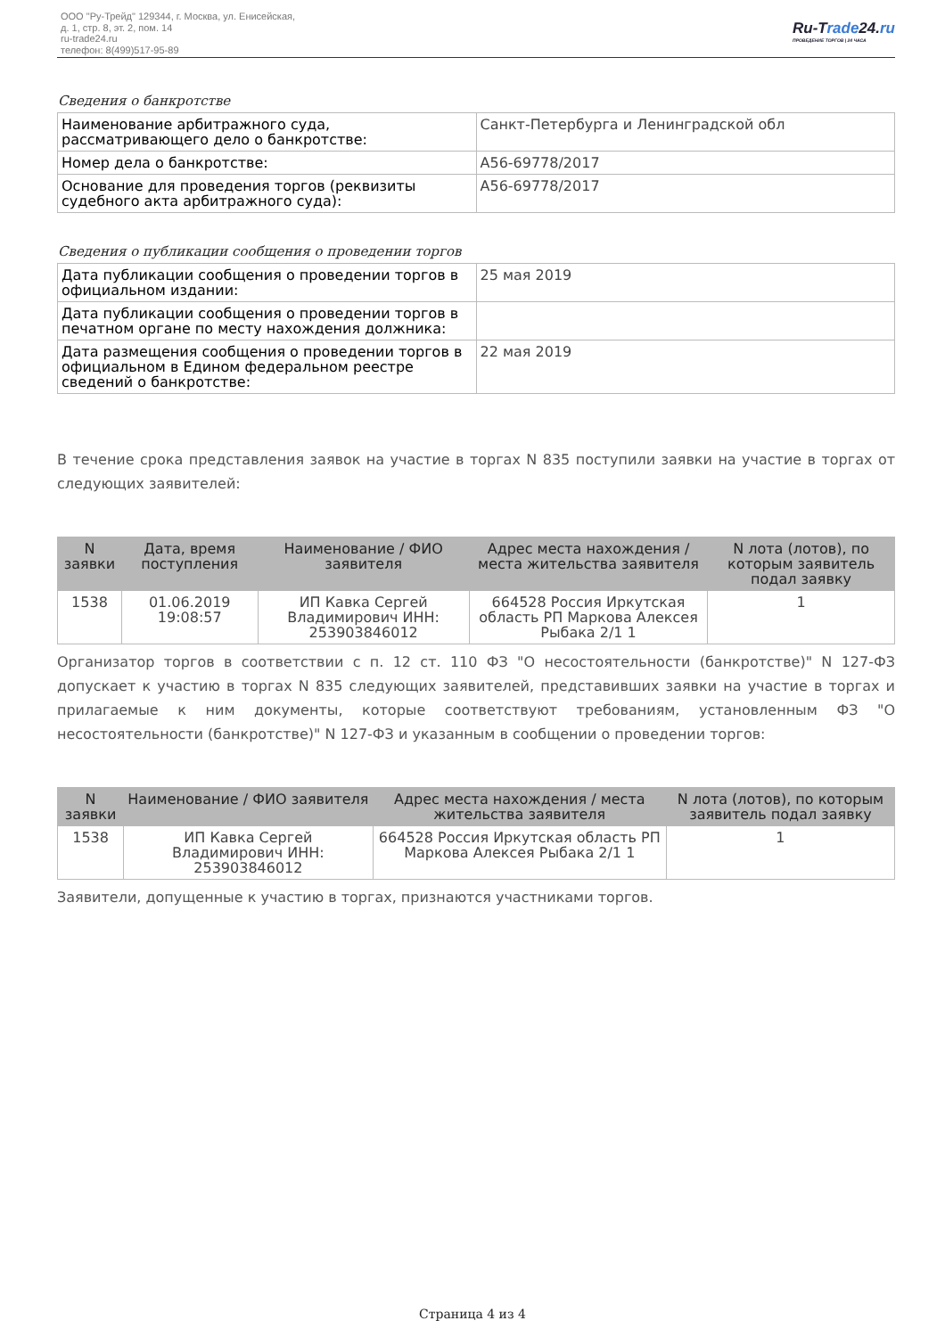ООО "Ру-Трейд" 129344, г. Москва, ул. Енисейская,
д. 1, стр. 8, эт. 2, пом. 14
ru-trade24.ru
телефон: 8(499)517-95-89
Ru-Trade24.ru
ПРОВЕДЕНИЕ ТОРГОВ | 24 ЧАСА
Сведения о банкротстве
| Наименование арбитражного суда, рассматривающего дело о банкротстве: | Санкт-Петербурга и Ленинградской обл |
| Номер дела о банкротстве: | А56-69778/2017 |
| Основание для проведения торгов (реквизиты судебного акта арбитражного суда): | А56-69778/2017 |
Сведения о публикации сообщения о проведении торгов
| Дата публикации сообщения о проведении торгов в официальном издании: | 25 мая 2019 |
| Дата публикации сообщения о проведении торгов в печатном органе по месту нахождения должника: | |
| Дата размещения сообщения о проведении торгов в официальном в Едином федеральном реестре сведений о банкротстве: | 22 мая 2019 |
В течение срока представления заявок на участие в торгах N 835 поступили заявки на участие в торгах от следующих заявителей:
| N заявки | Дата, время поступления | Наименование / ФИО заявителя | Адрес места нахождения / места жительства заявителя | N лота (лотов), по которым заявитель подал заявку |
| --- | --- | --- | --- | --- |
| 1538 | 01.06.2019 19:08:57 | ИП Кавка Сергей Владимирович ИНН: 253903846012 | 664528 Россия Иркутская область РП Маркова Алексея Рыбака 2/1 1 | 1 |
Организатор торгов в соответствии с п. 12 ст. 110 ФЗ "О несостоятельности (банкротстве)" N 127-ФЗ допускает к участию в торгах N 835 следующих заявителей, представивших заявки на участие в торгах и прилагаемые к ним документы, которые соответствуют требованиям, установленным ФЗ "О несостоятельности (банкротстве)" N 127-ФЗ и указанным в сообщении о проведении торгов:
| N заявки | Наименование / ФИО заявителя | Адрес места нахождения / места жительства заявителя | N лота (лотов), по которым заявитель подал заявку |
| --- | --- | --- | --- |
| 1538 | ИП Кавка Сергей Владимирович ИНН: 253903846012 | 664528 Россия Иркутская область РП Маркова Алексея Рыбака 2/1 1 | 1 |
Заявители, допущенные к участию в торгах, признаются участниками торгов.
Страница 4 из 4